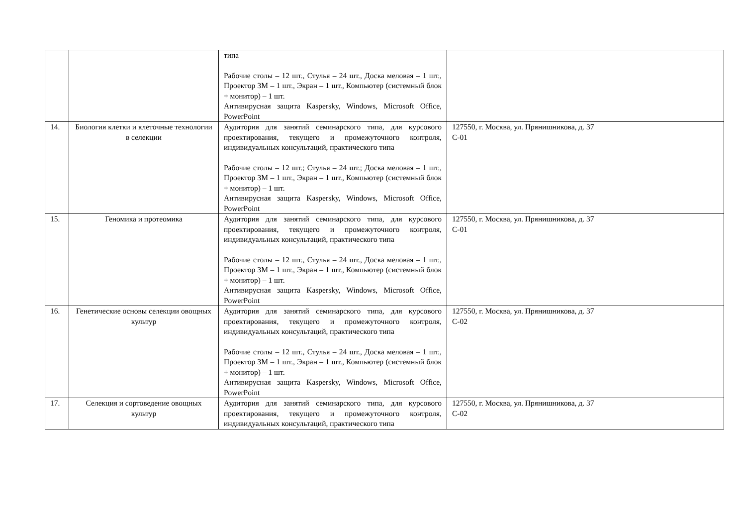| | | типа Рабочие столы – 12 шт., Стулья – 24 шт., Доска меловая – 1 шт., Проектор 3М – 1 шт., Экран – 1 шт., Компьютер (системный блок + монитор) – 1 шт. Антивирусная защита Kaspersky, Windows, Microsoft Office, PowerPoint | |
| 14. | Биология клетки и клеточные технологии в селекции | Аудитория для занятий семинарского типа, для курсового проектирования, текущего и промежуточного контроля, индивидуальных консультаций, практического типа Рабочие столы – 12 шт.; Стулья – 24 шт.; Доска меловая – 1 шт., Проектор 3М – 1 шт., Экран – 1 шт., Компьютер (системный блок + монитор) – 1 шт. Антивирусная защита Kaspersky, Windows, Microsoft Office, PowerPoint | 127550, г. Москва, ул. Прянишникова, д. 37 С-01 |
| 15. | Геномика и протеомика | Аудитория для занятий семинарского типа, для курсового проектирования, текущего и промежуточного контроля, индивидуальных консультаций, практического типа Рабочие столы – 12 шт., Стулья – 24 шт., Доска меловая – 1 шт., Проектор 3М – 1 шт., Экран – 1 шт., Компьютер (системный блок + монитор) – 1 шт. Антивирусная защита Kaspersky, Windows, Microsoft Office, PowerPoint | 127550, г. Москва, ул. Прянишникова, д. 37 С-01 |
| 16. | Генетические основы селекции овощных культур | Аудитория для занятий семинарского типа, для курсового проектирования, текущего и промежуточного контроля, индивидуальных консультаций, практического типа Рабочие столы – 12 шт., Стулья – 24 шт., Доска меловая – 1 шт., Проектор 3М – 1 шт., Экран – 1 шт., Компьютер (системный блок + монитор) – 1 шт. Антивирусная защита Kaspersky, Windows, Microsoft Office, PowerPoint | 127550, г. Москва, ул. Прянишникова, д. 37 С-02 |
| 17. | Селекция и сортоведение овощных культур | Аудитория для занятий семинарского типа, для курсового проектирования, текущего и промежуточного контроля, индивидуальных консультаций, практического типа | 127550, г. Москва, ул. Прянишникова, д. 37 С-02 |